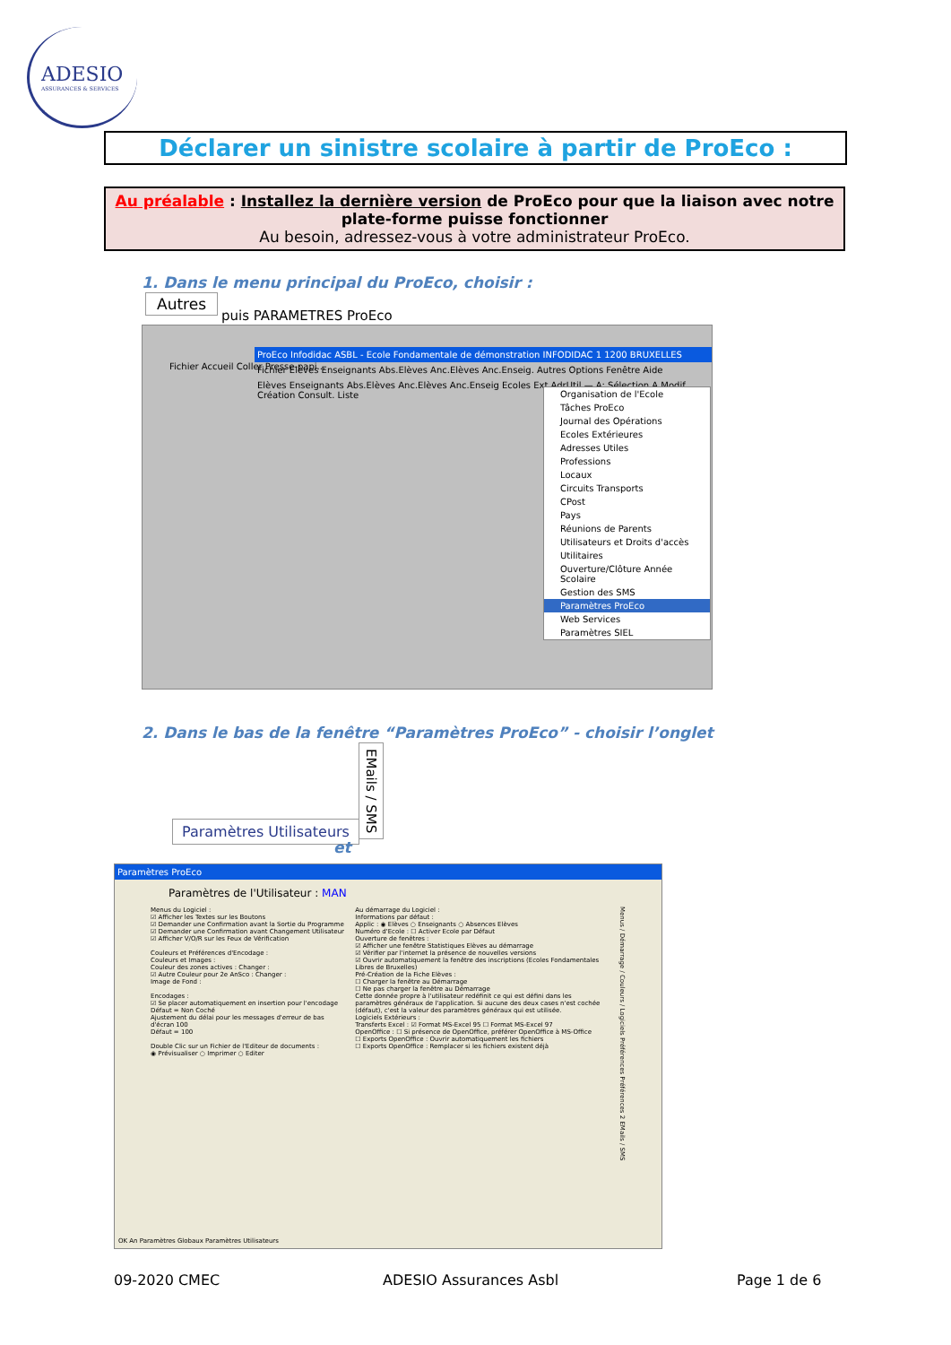ADESIO
ASSURANCES & SERVICES
Déclarer un sinistre scolaire à partir de ProEco :
Au préalable : Installez la dernière version de ProEco pour que la liaison avec notre plate-forme puisse fonctionner
Au besoin, adressez-vous à votre administrateur ProEco.
1. Dans le menu principal du ProEco, choisir :
Autres
puis PARAMETRES ProEco
ProEco Infodidac ASBL - Ecole Fondamentale de démonstration INFODIDAC 1 1200 BRUXELLES
Fichier Elèves Enseignants Abs.Elèves Anc.Elèves Anc.Enseig. Autres Options Fenêtre Aide
Elèves Enseignants Abs.Elèves Anc.Elèves Anc.Enseig Ecoles Ext AdrUtil — A: Sélection A Modif. Création Consult. Liste
Organisation de l'Ecole
Tâches ProEco
Journal des Opérations
Ecoles Extérieures
Adresses Utiles
Professions
Locaux
Circuits Transports
CPost
Pays
Réunions de Parents
Utilisateurs et Droits d'accès
Utilitaires
Ouverture/Clôture Année Scolaire
Gestion des SMS
Paramètres ProEco
Web Services
Paramètres SIEL
Fichier Accueil Coller Presse-papi...
2. Dans le bas de la fenêtre “Paramètres ProEco” - choisir l’onglet
Paramètres Utilisateurs
et
EMails / SMS
Paramètres ProEco
Paramètres de l'Utilisateur : MAN
Menus du Logiciel :
☑ Afficher les Textes sur les Boutons
☑ Demander une Confirmation avant la Sortie du Programme
☑ Demander une Confirmation avant Changement Utilisateur
☑ Afficher V/O/R sur les Feux de Vérification
Couleurs et Préférences d'Encodage :
Couleurs et Images :
Couleur des zones actives : Changer :
☑ Autre Couleur pour 2e AnSco : Changer :
Image de Fond :
Encodages :
☑ Se placer automatiquement en insertion pour l'encodage
Défaut = Non Coché
Ajustement du délai pour les messages d'erreur de bas d'écran 100
Défaut = 100
Double Clic sur un Fichier de l'Editeur de documents :
◉ Prévisualiser ○ Imprimer ○ Editer
Au démarrage du Logiciel :
Informations par défaut :
Applic : ◉ Elèves ○ Enseignants ○ Absences Elèves
Numéro d'Ecole : ☐ Activer Ecole par Défaut
Ouverture de fenêtres :
☑ Afficher une fenêtre Statistiques Elèves au démarrage
☑ Vérifier par l'internet la présence de nouvelles versions
☑ Ouvrir automatiquement la fenêtre des inscriptions (Ecoles Fondamentales Libres de Bruxelles)
Pré-Création de la Fiche Elèves :
☐ Charger la fenêtre au Démarrage
☐ Ne pas charger la fenêtre au Démarrage
Cette donnée propre à l'utilisateur redéfinit ce qui est défini dans les paramètres généraux de l'application. Si aucune des deux cases n'est cochée (défaut), c'est la valeur des paramètres généraux qui est utilisée.
Logiciels Extérieurs :
Transferts Excel : ☑ Format MS-Excel 95 ☐ Format MS-Excel 97
OpenOffice : ☐ Si présence de OpenOffice, préférer OpenOffice à MS-Office
☐ Exports OpenOffice : Ouvrir automatiquement les fichiers
☐ Exports OpenOffice : Remplacer si les fichiers existent déjà
Menus / Démarrage / Couleurs / Logiciels Préférences Préférences 2 EMails / SMS
OK An Paramètres Globaux Paramètres Utilisateurs
09-2020 CMEC ADESIO Assurances Asbl Page 1 de 6